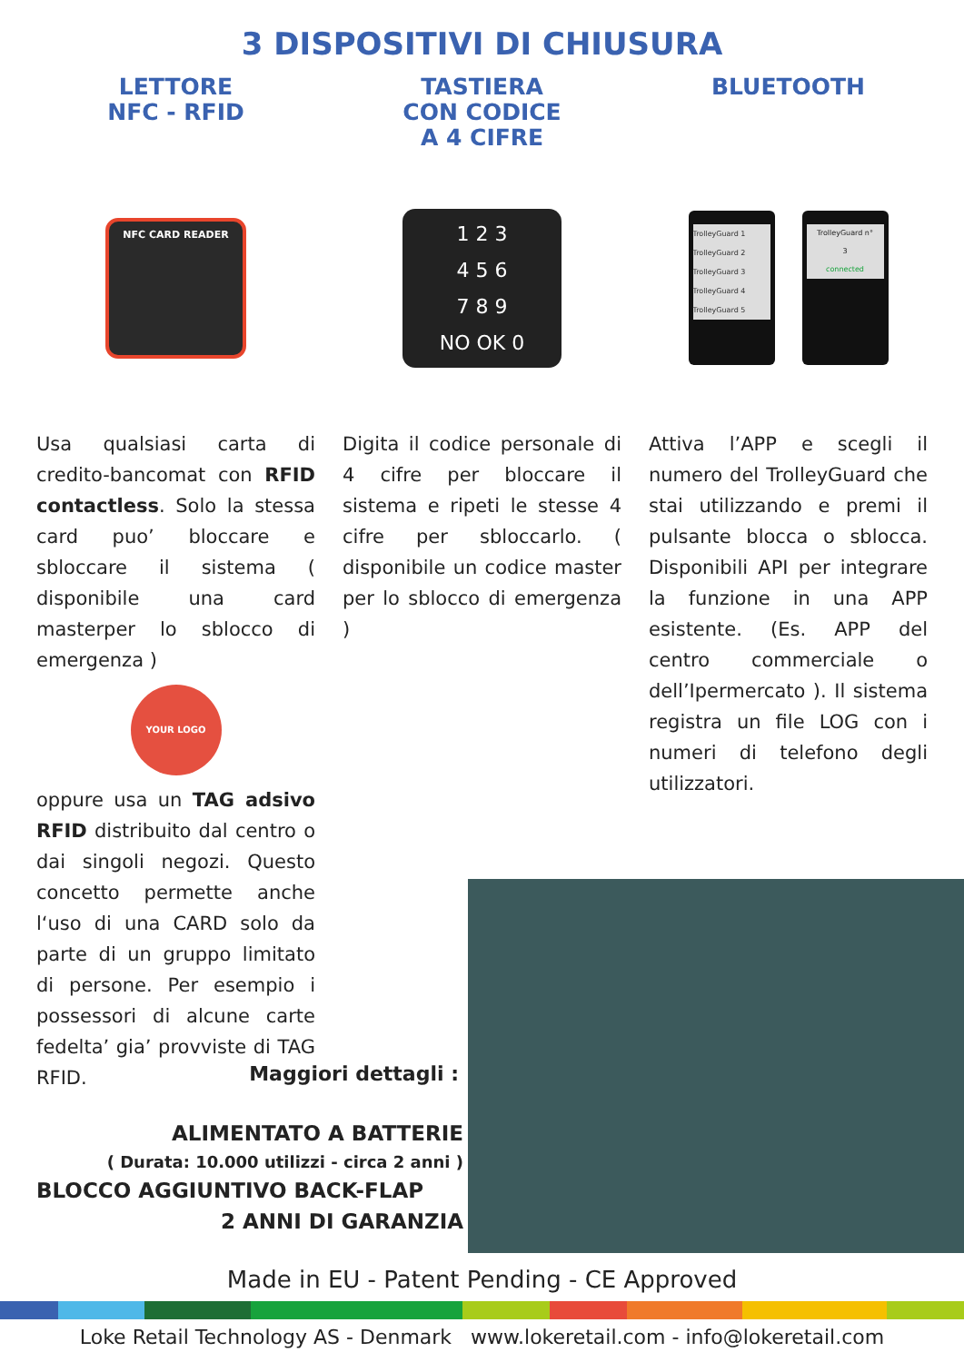3 DISPOSITIVI DI CHIUSURA
LETTORE
NFC - RFID
NFC CARD READER
Usa qualsiasi carta di credito-bancomat con RFID contactless. Solo la stessa card puo’ bloccare e sbloccare il sistema ( disponibile una card masterper lo sblocco di emergenza )
YOUR LOGO
oppure usa un TAG adsivo RFID distribuito dal centro o dai singoli negozi. Questo concetto permette anche l‘uso di una CARD solo da parte di un gruppo limitato di persone. Per esempio i possessori di alcune carte fedelta’ gia’ provviste di TAG RFID.
TASTIERA
CON CODICE
A 4 CIFRE
1 2 3
4 5 6
7 8 9
NO OK 0
Digita il codice personale di 4 cifre per bloccare il sistema e ripeti le stesse 4 cifre per sbloccarlo. ( disponibile un codice master per lo sblocco di emergenza )
BLUETOOTH
TrolleyGuard 1
TrolleyGuard 2
TrolleyGuard 3
TrolleyGuard 4
TrolleyGuard 5
TrolleyGuard n°
3
connected
Attiva l’APP e scegli il numero del TrolleyGuard che stai utilizzando e premi il pulsante blocca o sblocca. Disponibili API per integrare la funzione in una APP esistente. (Es. APP del centro commerciale o dell’Ipermercato ). Il sistema registra un file LOG con i numeri di telefono degli utilizzatori.
Maggiori dettagli :
ALIMENTATO A BATTERIE
( Durata: 10.000 utilizzi - circa 2 anni )
BLOCCO AGGIUNTIVO BACK-FLAP
2 ANNI DI GARANZIA
Made in EU - Patent Pending - CE Approved
Loke Retail Technology AS - Denmark www.lokeretail.com - info@lokeretail.com